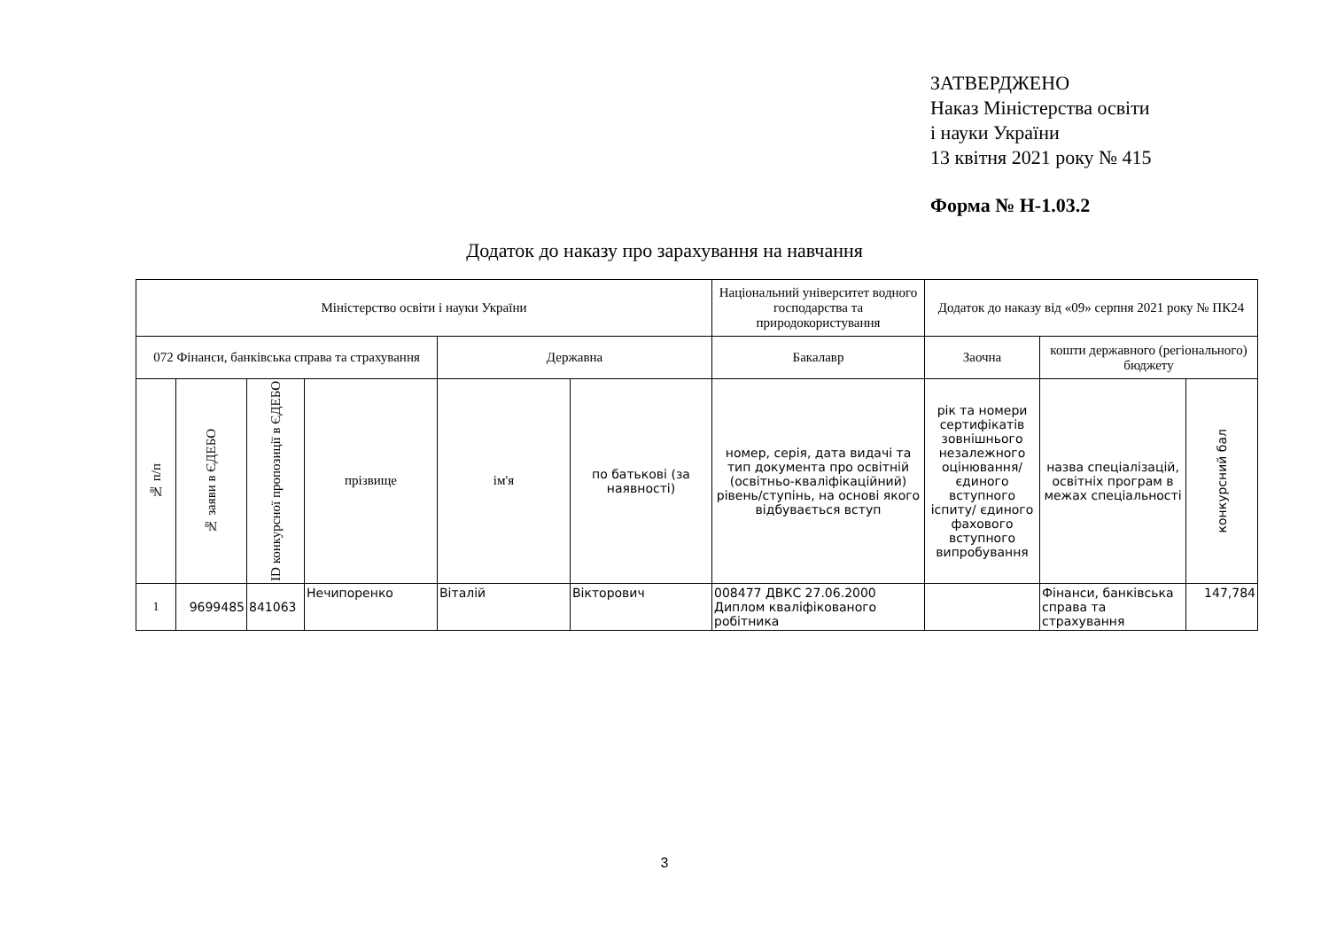ЗАТВЕРДЖЕНО
Наказ Міністерства освіти
і науки України
13 квітня 2021 року № 415
Форма № Н-1.03.2
Додаток до наказу про зарахування на навчання
| Міністерство освіти і науки України | | | | | | Національний університет водного господарства та природокористування | Додаток до наказу від «09» серпня 2021 року № ПК24 | | |
| 072 Фінанси, банківська справа та страхування | | | | Державна | | Бакалавр | Заочна | кошти державного (регіонального) бюджету | |
| № п/п | № заяви в ЄДЕБО | ID конкурсної пропозиції в ЄДЕБО | прізвище | ім'я | по батькові (за наявності) | номер, серія, дата видачі та тип документа про освітній (освітньо-кваліфікаційний) рівень/ступінь, на основі якого відбувається вступ | рік та номери сертифікатів зовнішнього незалежного оцінювання/ єдиного вступного іспиту/ єдиного фахового вступного випробування | назва спеціалізацій, освітніх програм в межах спеціальності | конкурсний бал |
| 1 | 9699485 | 841063 | Нечипоренко | Віталій | Вікторович | 008477 ДВКС 27.06.2000 Диплом кваліфікованого робітника | | Фінанси, банківська справа та страхування | 147,784 |
3